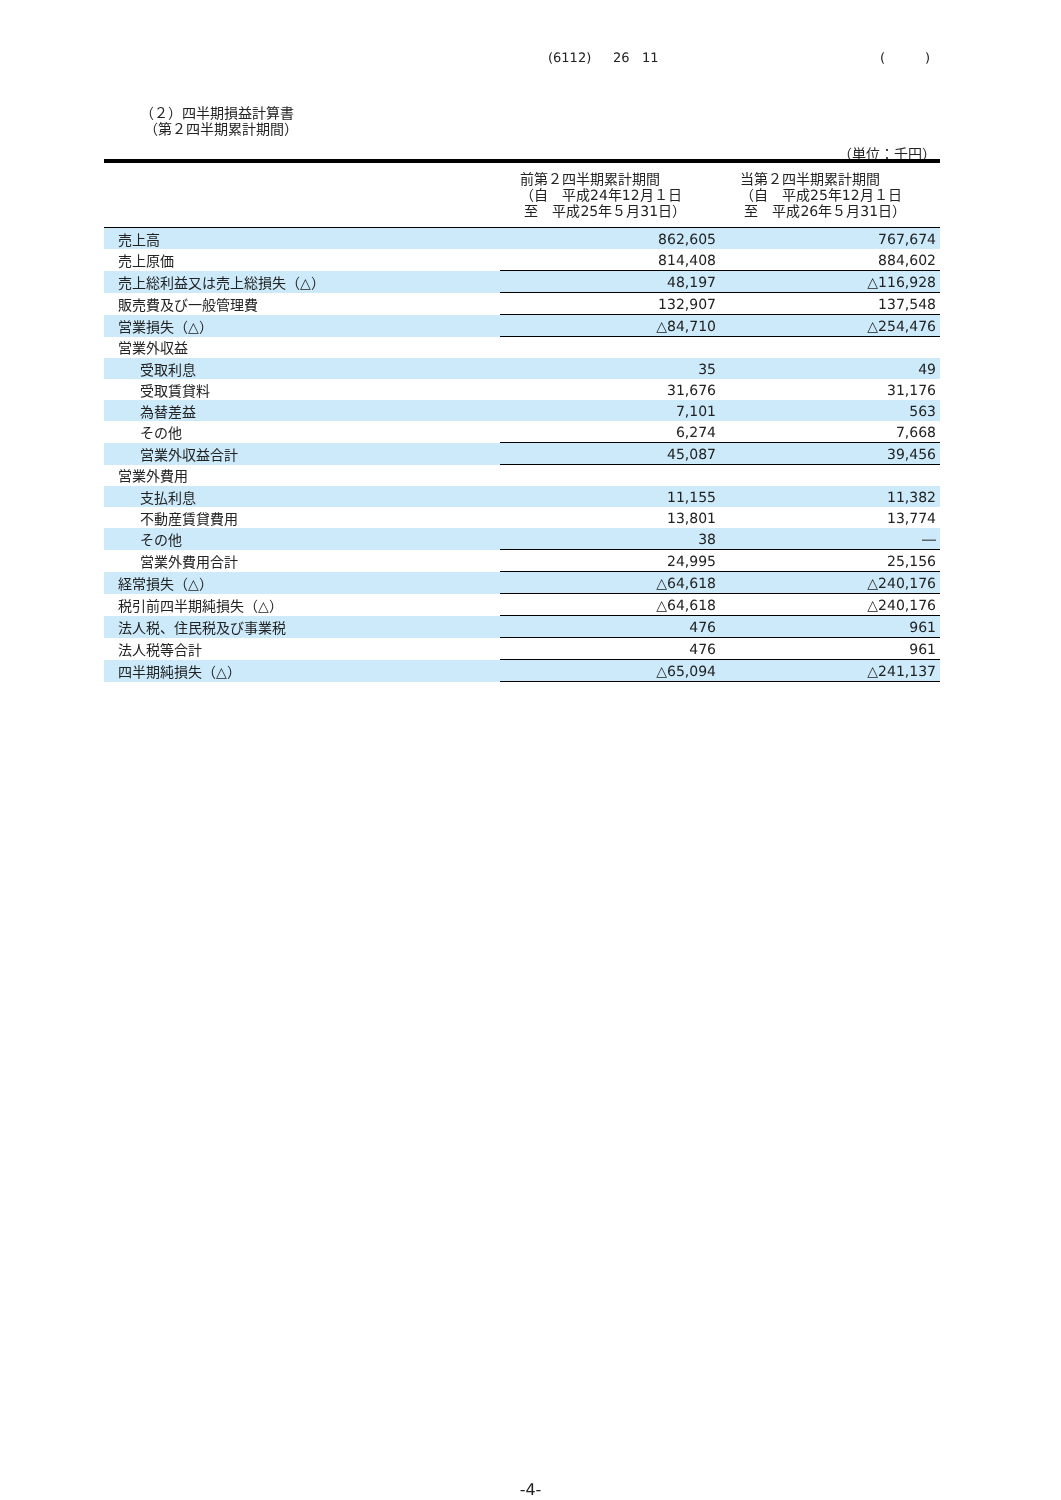(6112) 26 11 ( )
（２）四半期損益計算書
（第２四半期累計期間）
（単位：千円）
| | 前第２四半期累計期間 （自 平成24年12月１日 至 平成25年５月31日） | 当第２四半期累計期間 （自 平成25年12月１日 至 平成26年５月31日） |
| --- | --- | --- |
| 売上高 | 862,605 | 767,674 |
| 売上原価 | 814,408 | 884,602 |
| 売上総利益又は売上総損失（△） | 48,197 | △116,928 |
| 販売費及び一般管理費 | 132,907 | 137,548 |
| 営業損失（△） | △84,710 | △254,476 |
| 営業外収益 | | |
| 受取利息 | 35 | 49 |
| 受取賃貸料 | 31,676 | 31,176 |
| 為替差益 | 7,101 | 563 |
| その他 | 6,274 | 7,668 |
| 営業外収益合計 | 45,087 | 39,456 |
| 営業外費用 | | |
| 支払利息 | 11,155 | 11,382 |
| 不動産賃貸費用 | 13,801 | 13,774 |
| その他 | 38 | ― |
| 営業外費用合計 | 24,995 | 25,156 |
| 経常損失（△） | △64,618 | △240,176 |
| 税引前四半期純損失（△） | △64,618 | △240,176 |
| 法人税、住民税及び事業税 | 476 | 961 |
| 法人税等合計 | 476 | 961 |
| 四半期純損失（△） | △65,094 | △241,137 |
-4-